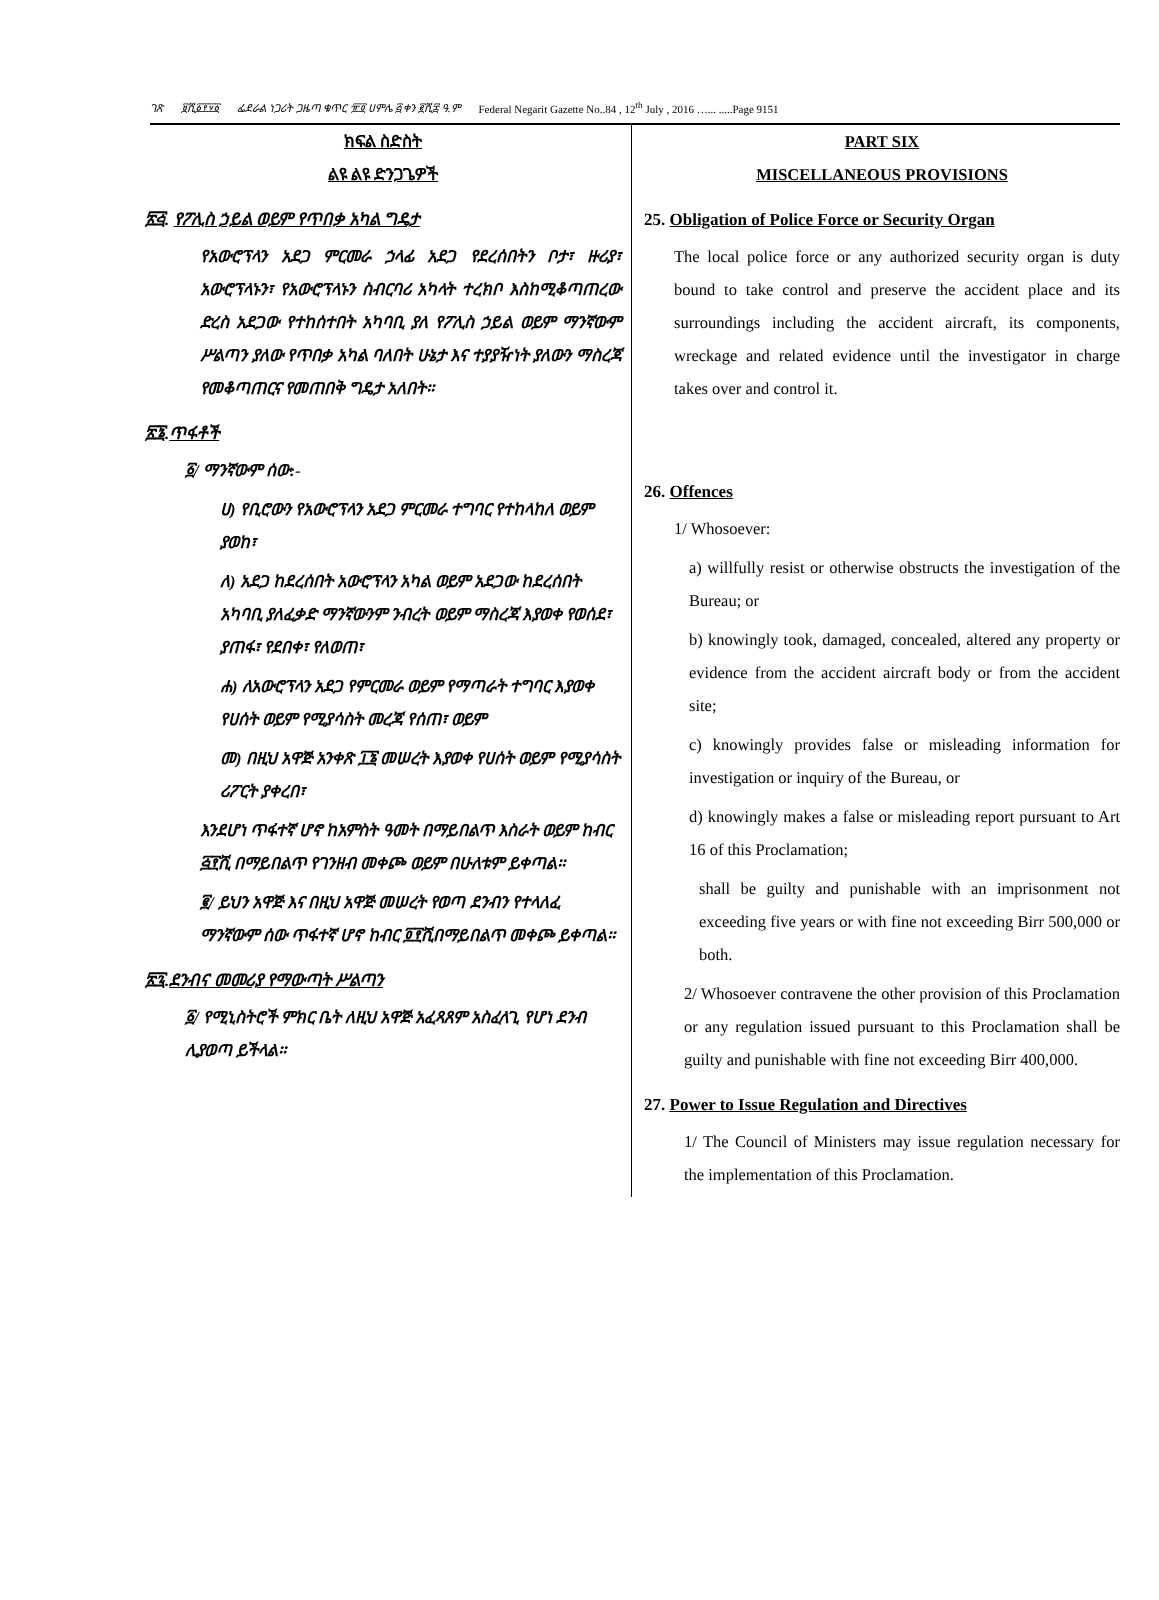ገጽ ፱ሺ፩፻፶፩ ፌደራል ነጋሪት ጋዜጣ ቁጥር ፹፬ ሀምሌ ፭ ቀን ፪ሺ፰ ዓ.ም Federal Negarit Gazette No..84 , 12<sup>th</sup> July , 2016 …... .....Page 9151
ክፍል ስድስት
ልዩ ልዩ ድንጋጌዎች
፳፭. የፖሊስ ኃይል ወይም የጥበቃ አካል ግዴታ
የአውሮፕላን አደጋ ምርመራ ኃላፊ አደጋ የደረሰበትን ቦታ፣ ዙሪያ፣ አውሮፕላኑን፣ የአውሮፕላኑን ስብርባሪ አካላት ተረክቦ እስከሚቆጣጠረው ድረስ አደጋው የተከሰተበት አካባቢ ያለ የፖሊስ ኃይል ወይም ማንኛውም ሥልጣን ያለው የጥበቃ አካል ባለበት ሁኔታ እና ተያያዥነት ያለውን ማስረጃ የመቆጣጠርና የመጠበቅ ግዴታ አለበት፡፡
፳፮.ጥፋቶች
፩/ ማንኛውም ሰው:-
ሀ) የቢሮውን የአውሮፕላን አደጋ ምርመራ ተግባር የተከላከለ ወይም ያወከ፣
ለ) አደጋ ከደረሰበት አውሮፕላን አካል ወይም አደጋው ከደረሰበት አካባቢ ያለፈቃድ ማንኛውንም ንብረት ወይም ማስረጃ እያወቀ የወሰደ፣ ያጠፋ፣ የደበቀ፣ የለወጠ፣
ሐ) ለአውሮፕላን አደጋ የምርመራ ወይም የማጣራት ተግባር እያወቀ የሀሰት ወይም የሚያሳስት መረጃ የሰጠ፣ ወይም
መ) በዚህ አዋጅ አንቀጽ ፲፮ መሠረት እያወቀ የሀሰት ወይም የሚያሳስት ሪፖርት ያቀረበ፣
እንደሆነ ጥፋተኛ ሆኖ ከአምስት ዓመት በማይበልጥ እስራት ወይም ከብር ፭፻ሺ በማይበልጥ የገንዘብ መቀጮ ወይም በሁለቱም ይቀጣል፡፡
፪/ ይህን አዋጅ እና በዚህ አዋጅ መሠረት የወጣ ደንብን የተላለፈ ማንኛውም ሰው ጥፋተኛ ሆኖ ከብር ፬፻ሺበማይበልጥ መቀጮ ይቀጣል፡፡
፳፯.ደንብና መመሪያ የማውጣት ሥልጣን
፩/ የሚኒስትሮች ምክር ቤት ለዚህ አዋጅ አፈጻጸም አስፈላጊ የሆነ ደንብ ሊያወጣ ይችላል፡፡
PART SIX
MISCELLANEOUS PROVISIONS
25. Obligation of Police Force or Security Organ
The local police force or any authorized security organ is duty bound to take control and preserve the accident place and its surroundings including the accident aircraft, its components, wreckage and related evidence until the investigator in charge takes over and control it.
26. Offences
1/ Whosoever:
a) willfully resist or otherwise obstructs the investigation of the Bureau; or
b) knowingly took, damaged, concealed, altered any property or evidence from the accident aircraft body or from the accident site;
c) knowingly provides false or misleading information for investigation or inquiry of the Bureau, or
d) knowingly makes a false or misleading report pursuant to Art 16 of this Proclamation;
shall be guilty and punishable with an imprisonment not exceeding five years or with fine not exceeding Birr 500,000 or both.
2/ Whosoever contravene the other provision of this Proclamation or any regulation issued pursuant to this Proclamation shall be guilty and punishable with fine not exceeding Birr 400,000.
27. Power to Issue Regulation and Directives
1/ The Council of Ministers may issue regulation necessary for the implementation of this Proclamation.